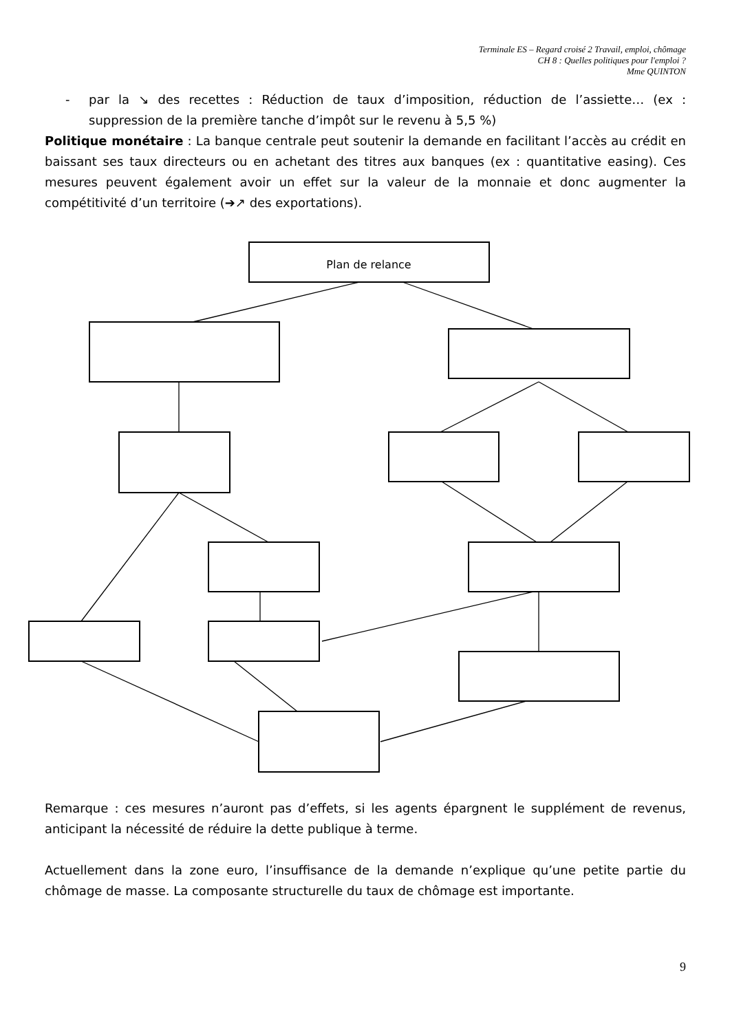Terminale ES – Regard croisé 2 Travail, emploi, chômage
CH 8 : Quelles politiques pour l'emploi ?
Mme QUINTON
- par la ↘ des recettes : Réduction de taux d’imposition, réduction de l’assiette… (ex : suppression de la première tanche d’impôt sur le revenu à 5,5 %)
Politique monétaire : La banque centrale peut soutenir la demande en facilitant l’accès au crédit en baissant ses taux directeurs ou en achetant des titres aux banques (ex : quantitative easing). Ces mesures peuvent également avoir un effet sur la valeur de la monnaie et donc augmenter la compétitivité d’un territoire (➔↗ des exportations).
Plan de relance
Remarque : ces mesures n’auront pas d’effets, si les agents épargnent le supplément de revenus, anticipant la nécessité de réduire la dette publique à terme.
Actuellement dans la zone euro, l’insuffisance de la demande n’explique qu’une petite partie du chômage de masse. La composante structurelle du taux de chômage est importante.
9